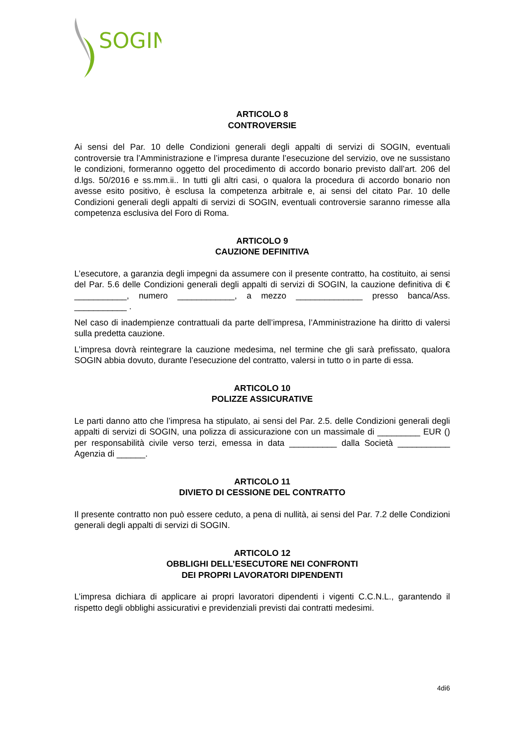SOGIN
ARTICOLO 8
CONTROVERSIE
Ai sensi del Par. 10 delle Condizioni generali degli appalti di servizi di SOGIN, eventuali controversie tra l’Amministrazione e l’impresa durante l’esecuzione del servizio, ove ne sussistano le condizioni, formeranno oggetto del procedimento di accordo bonario previsto dall’art. 206 del d.lgs. 50/2016 e ss.mm.ii.. In tutti gli altri casi, o qualora la procedura di accordo bonario non avesse esito positivo, è esclusa la competenza arbitrale e, ai sensi del citato Par. 10 delle Condizioni generali degli appalti di servizi di SOGIN, eventuali controversie saranno rimesse alla competenza esclusiva del Foro di Roma.
ARTICOLO 9
CAUZIONE DEFINITIVA
L’esecutore, a garanzia degli impegni da assumere con il presente contratto, ha costituito, ai sensi del Par. 5.6 delle Condizioni generali degli appalti di servizi di SOGIN, la cauzione definitiva di € ___________, numero ____________, a mezzo ______________ presso banca/Ass. ___________ .
Nel caso di inadempienze contrattuali da parte dell’impresa, l’Amministrazione ha diritto di valersi sulla predetta cauzione.
L’impresa dovrà reintegrare la cauzione medesima, nel termine che gli sarà prefissato, qualora SOGIN abbia dovuto, durante l’esecuzione del contratto, valersi in tutto o in parte di essa.
ARTICOLO 10
POLIZZE ASSICURATIVE
Le parti danno atto che l’impresa ha stipulato, ai sensi del Par. 2.5. delle Condizioni generali degli appalti di servizi di SOGIN, una polizza di assicurazione con un massimale di _________ EUR () per responsabilità civile verso terzi, emessa in data __________ dalla Società ___________ Agenzia di ______.
ARTICOLO 11
DIVIETO DI CESSIONE DEL CONTRATTO
Il presente contratto non può essere ceduto, a pena di nullità, ai sensi del Par. 7.2 delle Condizioni generali degli appalti di servizi di SOGIN.
ARTICOLO 12
OBBLIGHI DELL’ESECUTORE NEI CONFRONTI
DEI PROPRI LAVORATORI DIPENDENTI
L’impresa dichiara di applicare ai propri lavoratori dipendenti i vigenti C.C.N.L., garantendo il rispetto degli obblighi assicurativi e previdenziali previsti dai contratti medesimi.
4di6